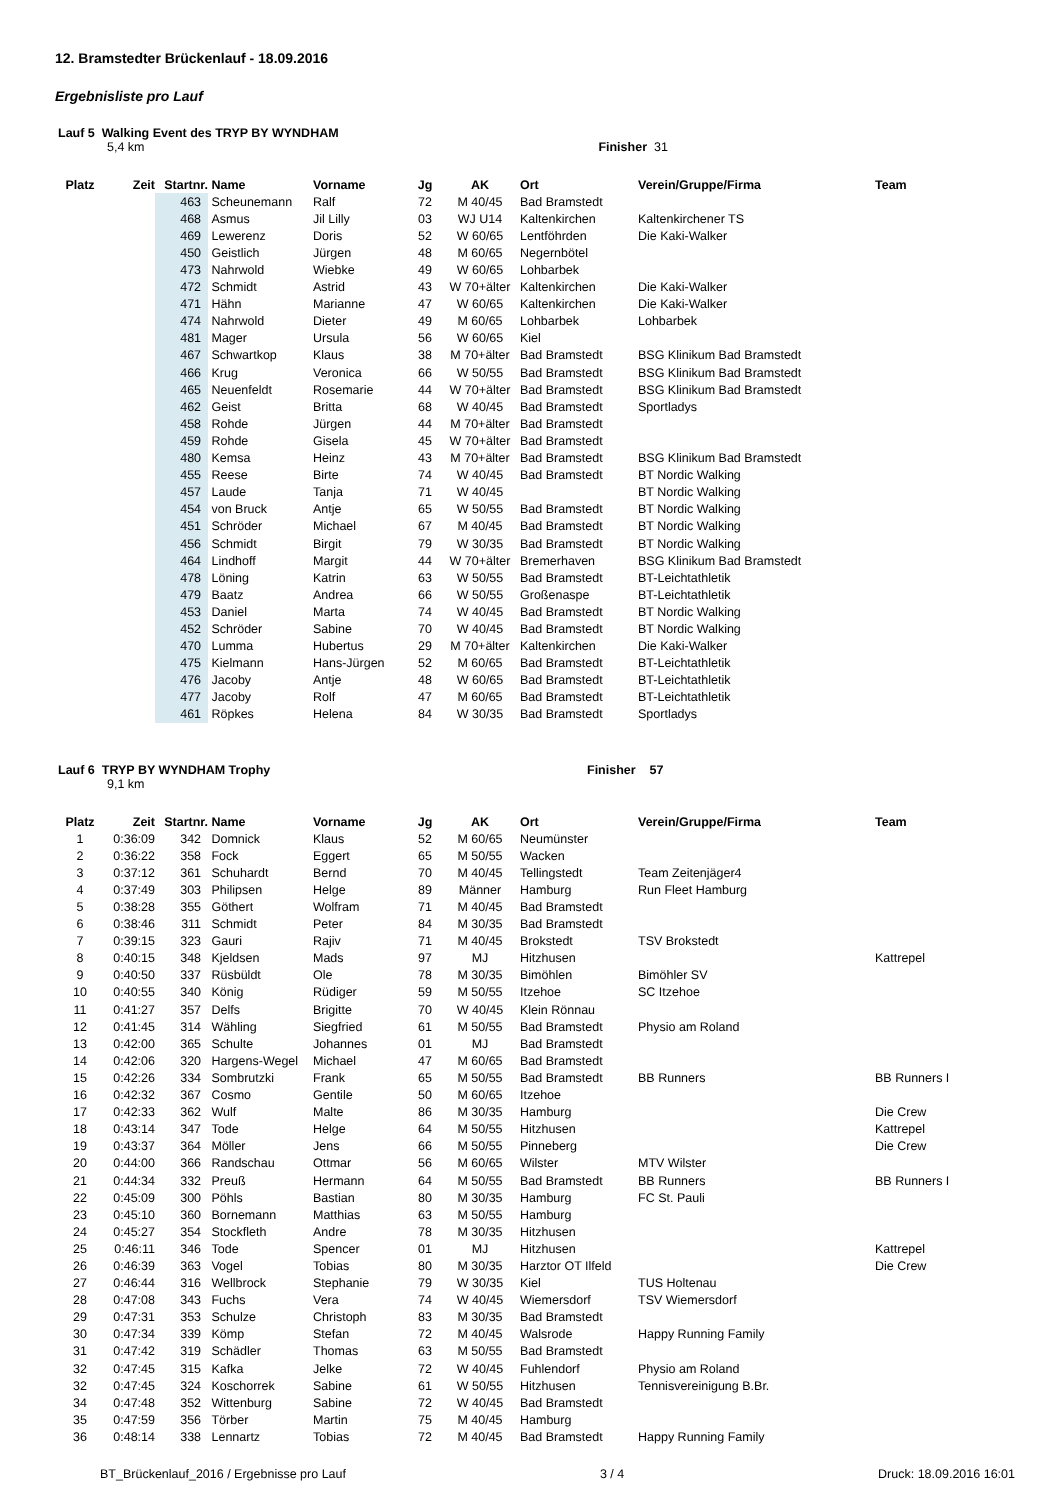12. Bramstedter Brückenlauf - 18.09.2016
Ergebnisliste pro Lauf
Lauf 5 Walking Event des TRYP BY WYNDHAM
5,4 km Finisher 31
| Platz | Zeit | Startnr. | Name | Vorname | Jg | AK | Ort | Verein/Gruppe/Firma | Team |
| --- | --- | --- | --- | --- | --- | --- | --- | --- | --- |
| | | 463 | Scheunemann | Ralf | 72 | M 40/45 | Bad Bramstedt | | |
| | | 468 | Asmus | Jil Lilly | 03 | WJ U14 | Kaltenkirchen | Kaltenkirchener TS | |
| | | 469 | Lewerenz | Doris | 52 | W 60/65 | Lentföhrden | Die Kaki-Walker | |
| | | 450 | Geistlich | Jürgen | 48 | M 60/65 | Negernbötel | | |
| | | 473 | Nahrwold | Wiebke | 49 | W 60/65 | Lohbarbek | | |
| | | 472 | Schmidt | Astrid | 43 | W 70+älter | Kaltenkirchen | Die Kaki-Walker | |
| | | 471 | Hähn | Marianne | 47 | W 60/65 | Kaltenkirchen | Die Kaki-Walker | |
| | | 474 | Nahrwold | Dieter | 49 | M 60/65 | Lohbarbek | Lohbarbek | |
| | | 481 | Mager | Ursula | 56 | W 60/65 | Kiel | | |
| | | 467 | Schwartkop | Klaus | 38 | M 70+älter | Bad Bramstedt | BSG Klinikum Bad Bramstedt | |
| | | 466 | Krug | Veronica | 66 | W 50/55 | Bad Bramstedt | BSG Klinikum Bad Bramstedt | |
| | | 465 | Neuenfeldt | Rosemarie | 44 | W 70+älter | Bad Bramstedt | BSG Klinikum Bad Bramstedt | |
| | | 462 | Geist | Britta | 68 | W 40/45 | Bad Bramstedt | Sportladys | |
| | | 458 | Rohde | Jürgen | 44 | M 70+älter | Bad Bramstedt | | |
| | | 459 | Rohde | Gisela | 45 | W 70+älter | Bad Bramstedt | | |
| | | 480 | Kemsa | Heinz | 43 | M 70+älter | Bad Bramstedt | BSG Klinikum Bad Bramstedt | |
| | | 455 | Reese | Birte | 74 | W 40/45 | Bad Bramstedt | BT Nordic Walking | |
| | | 457 | Laude | Tanja | 71 | W 40/45 | | BT Nordic Walking | |
| | | 454 | von Bruck | Antje | 65 | W 50/55 | Bad Bramstedt | BT Nordic Walking | |
| | | 451 | Schröder | Michael | 67 | M 40/45 | Bad Bramstedt | BT Nordic Walking | |
| | | 456 | Schmidt | Birgit | 79 | W 30/35 | Bad Bramstedt | BT Nordic Walking | |
| | | 464 | Lindhoff | Margit | 44 | W 70+älter | Bremerhaven | BSG Klinikum Bad Bramstedt | |
| | | 478 | Löning | Katrin | 63 | W 50/55 | Bad Bramstedt | BT-Leichtathletik | |
| | | 479 | Baatz | Andrea | 66 | W 50/55 | Großenaspe | BT-Leichtathletik | |
| | | 453 | Daniel | Marta | 74 | W 40/45 | Bad Bramstedt | BT Nordic Walking | |
| | | 452 | Schröder | Sabine | 70 | W 40/45 | Bad Bramstedt | BT Nordic Walking | |
| | | 470 | Lumma | Hubertus | 29 | M 70+älter | Kaltenkirchen | Die Kaki-Walker | |
| | | 475 | Kielmann | Hans-Jürgen | 52 | M 60/65 | Bad Bramstedt | BT-Leichtathletik | |
| | | 476 | Jacoby | Antje | 48 | W 60/65 | Bad Bramstedt | BT-Leichtathletik | |
| | | 477 | Jacoby | Rolf | 47 | M 60/65 | Bad Bramstedt | BT-Leichtathletik | |
| | | 461 | Röpkes | Helena | 84 | W 30/35 | Bad Bramstedt | Sportladys | |
Lauf 6 TRYP BY WYNDHAM Trophy Finisher 57
9,1 km
| Platz | Zeit | Startnr. | Name | Vorname | Jg | AK | Ort | Verein/Gruppe/Firma | Team |
| --- | --- | --- | --- | --- | --- | --- | --- | --- | --- |
| 1 | 0:36:09 | 342 | Domnick | Klaus | 52 | M 60/65 | Neumünster | | |
| 2 | 0:36:22 | 358 | Fock | Eggert | 65 | M 50/55 | Wacken | | |
| 3 | 0:37:12 | 361 | Schuhardt | Bernd | 70 | M 40/45 | Tellingstedt | Team Zeitenjäger4 | |
| 4 | 0:37:49 | 303 | Philipsen | Helge | 89 | Männer | Hamburg | Run Fleet Hamburg | |
| 5 | 0:38:28 | 355 | Göthert | Wolfram | 71 | M 40/45 | Bad Bramstedt | | |
| 6 | 0:38:46 | 311 | Schmidt | Peter | 84 | M 30/35 | Bad Bramstedt | | |
| 7 | 0:39:15 | 323 | Gauri | Rajiv | 71 | M 40/45 | Brokstedt | TSV Brokstedt | |
| 8 | 0:40:15 | 348 | Kjeldsen | Mads | 97 | MJ | Hitzhusen | | Kattrepel |
| 9 | 0:40:50 | 337 | Rüsbüldt | Ole | 78 | M 30/35 | Bimöhlen | Bimöhler SV | |
| 10 | 0:40:55 | 340 | König | Rüdiger | 59 | M 50/55 | Itzehoe | SC Itzehoe | |
| 11 | 0:41:27 | 357 | Delfs | Brigitte | 70 | W 40/45 | Klein Rönnau | | |
| 12 | 0:41:45 | 314 | Wähling | Siegfried | 61 | M 50/55 | Bad Bramstedt | Physio am Roland | |
| 13 | 0:42:00 | 365 | Schulte | Johannes | 01 | MJ | Bad Bramstedt | | |
| 14 | 0:42:06 | 320 | Hargens-Wegel | Michael | 47 | M 60/65 | Bad Bramstedt | | |
| 15 | 0:42:26 | 334 | Sombrutzki | Frank | 65 | M 50/55 | Bad Bramstedt | BB Runners | BB Runners I |
| 16 | 0:42:32 | 367 | Cosmo | Gentile | 50 | M 60/65 | Itzehoe | | |
| 17 | 0:42:33 | 362 | Wulf | Malte | 86 | M 30/35 | Hamburg | | Die Crew |
| 18 | 0:43:14 | 347 | Tode | Helge | 64 | M 50/55 | Hitzhusen | | Kattrepel |
| 19 | 0:43:37 | 364 | Möller | Jens | 66 | M 50/55 | Pinneberg | | Die Crew |
| 20 | 0:44:00 | 366 | Randschau | Ottmar | 56 | M 60/65 | Wilster | MTV Wilster | |
| 21 | 0:44:34 | 332 | Preuß | Hermann | 64 | M 50/55 | Bad Bramstedt | BB Runners | BB Runners I |
| 22 | 0:45:09 | 300 | Pöhls | Bastian | 80 | M 30/35 | Hamburg | FC St. Pauli | |
| 23 | 0:45:10 | 360 | Bornemann | Matthias | 63 | M 50/55 | Hamburg | | |
| 24 | 0:45:27 | 354 | Stockfleth | Andre | 78 | M 30/35 | Hitzhusen | | |
| 25 | 0:46:11 | 346 | Tode | Spencer | 01 | MJ | Hitzhusen | | Kattrepel |
| 26 | 0:46:39 | 363 | Vogel | Tobias | 80 | M 30/35 | Harztor OT Ilfeld | | Die Crew |
| 27 | 0:46:44 | 316 | Wellbrock | Stephanie | 79 | W 30/35 | Kiel | TUS Holtenau | |
| 28 | 0:47:08 | 343 | Fuchs | Vera | 74 | W 40/45 | Wiemersdorf | TSV Wiemersdorf | |
| 29 | 0:47:31 | 353 | Schulze | Christoph | 83 | M 30/35 | Bad Bramstedt | | |
| 30 | 0:47:34 | 339 | Kömp | Stefan | 72 | M 40/45 | Walsrode | Happy Running Family | |
| 31 | 0:47:42 | 319 | Schädler | Thomas | 63 | M 50/55 | Bad Bramstedt | | |
| 32 | 0:47:45 | 315 | Kafka | Jelke | 72 | W 40/45 | Fuhlendorf | Physio am Roland | |
| 32 | 0:47:45 | 324 | Koschorrek | Sabine | 61 | W 50/55 | Hitzhusen | Tennisvereinigung B.Br. | |
| 34 | 0:47:48 | 352 | Wittenburg | Sabine | 72 | W 40/45 | Bad Bramstedt | | |
| 35 | 0:47:59 | 356 | Törber | Martin | 75 | M 40/45 | Hamburg | | |
| 36 | 0:48:14 | 338 | Lennartz | Tobias | 72 | M 40/45 | Bad Bramstedt | Happy Running Family | |
BT_Brückenlauf_2016 / Ergebnisse pro Lauf 3 / 4 Druck: 18.09.2016 16:01